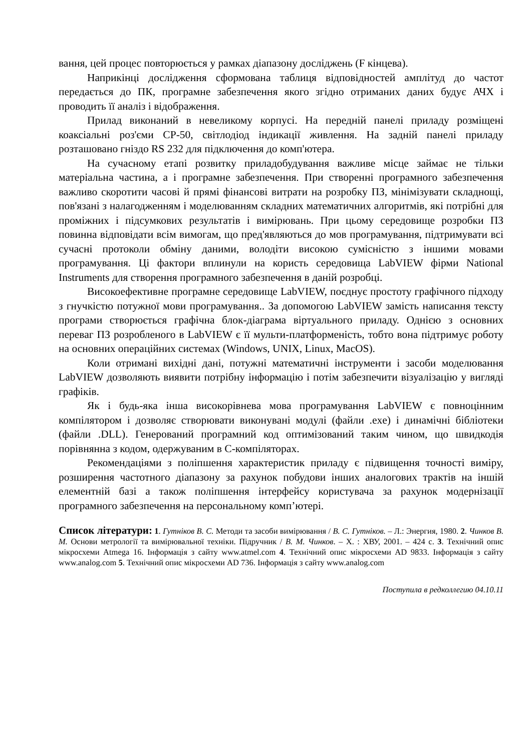вання, цей процес повторюється у рамках діапазону досліджень (F кінцева).
Наприкінці дослідження сформована таблиця відповідностей амплітуд до частот передається до ПК, програмне забезпечення якого згідно отриманих даних будує АЧХ і проводить її аналіз і відображення.
Прилад виконаний в невеликому корпусі. На передній панелі приладу розміщені коаксіальні роз'єми СР-50, світлодіод індикації живлення. На задній панелі приладу розташовано гніздо RS 232 для підключення до комп'ютера.
На сучасному етапі розвитку приладобудування важливе місце займає не тільки матеріальна частина, а і програмне забезпечення. При створенні програмного забезпечення важливо скоротити часові й прямі фінансові витрати на розробку ПЗ, мінімізувати складнощі, пов'язані з налагодженням і моделюванням складних математичних алгоритмів, які потрібні для проміжних і підсумкових результатів і вимірювань. При цьому середовище розробки ПЗ повинна відповідати всім вимогам, що пред'являються до мов програмування, підтримувати всі сучасні протоколи обміну даними, володіти високою сумісністю з іншими мовами програмування. Ці фактори вплинули на користь середовища LabVIEW фірми National Instruments для створення програмного забезпечення в даній розробці.
Високоефективне програмне середовище LabVIEW, поєднує простоту графічного підходу з гнучкістю потужної мови програмування.. За допомогою LabVIEW замість написання тексту програми створюється графічна блок-діаграма віртуального приладу. Однією з основних переваг ПЗ розробленого в LabVIEW є її мульти-платформеність, тобто вона підтримує роботу на основних операційних системах (Windows, UNIX, Linux, MacOS).
Коли отримані вихідні дані, потужні математичні інструменти і засоби моделювання LabVIEW дозволяють виявити потрібну інформацію і потім забезпечити візуалізацію у вигляді графіків.
Як і будь-яка інша високорівнева мова програмування LabVIEW є повноцінним компілятором і дозволяє створювати виконувані модулі (файли .exe) і динамічні бібліотеки (файли .DLL). Генерований програмний код оптимізований таким чином, що швидкодія порівнянна з кодом, одержуваним в С-компіляторах.
Рекомендаціями з поліпшення характеристик приладу є підвищення точності виміру, розширення частотного діапазону за рахунок побудови інших аналогових трактів на іншій елементній базі а також поліпшення інтерфейсу користувача за рахунок модернізації програмного забезпечення на персональному комп’ютері.
Список літератури: 1. Гутніков В. С. Методи та засоби вимірювання / В. С. Гутніков. – Л.: Энергия, 1980. 2. Чинков В. М. Основи метрології та вимірювальної техніки. Підручник / В. М. Чинков. – Х. : ХВУ, 2001. – 424 с. 3. Технічний опис мікросхеми Atmega 16. Інформація з сайту www.atmel.com 4. Технічний опис мікросхеми AD 9833. Інформація з сайту www.analog.com 5. Технічний опис мікросхеми AD 736. Інформація з сайту www.analog.com
Поступила в редколлегию 04.10.11